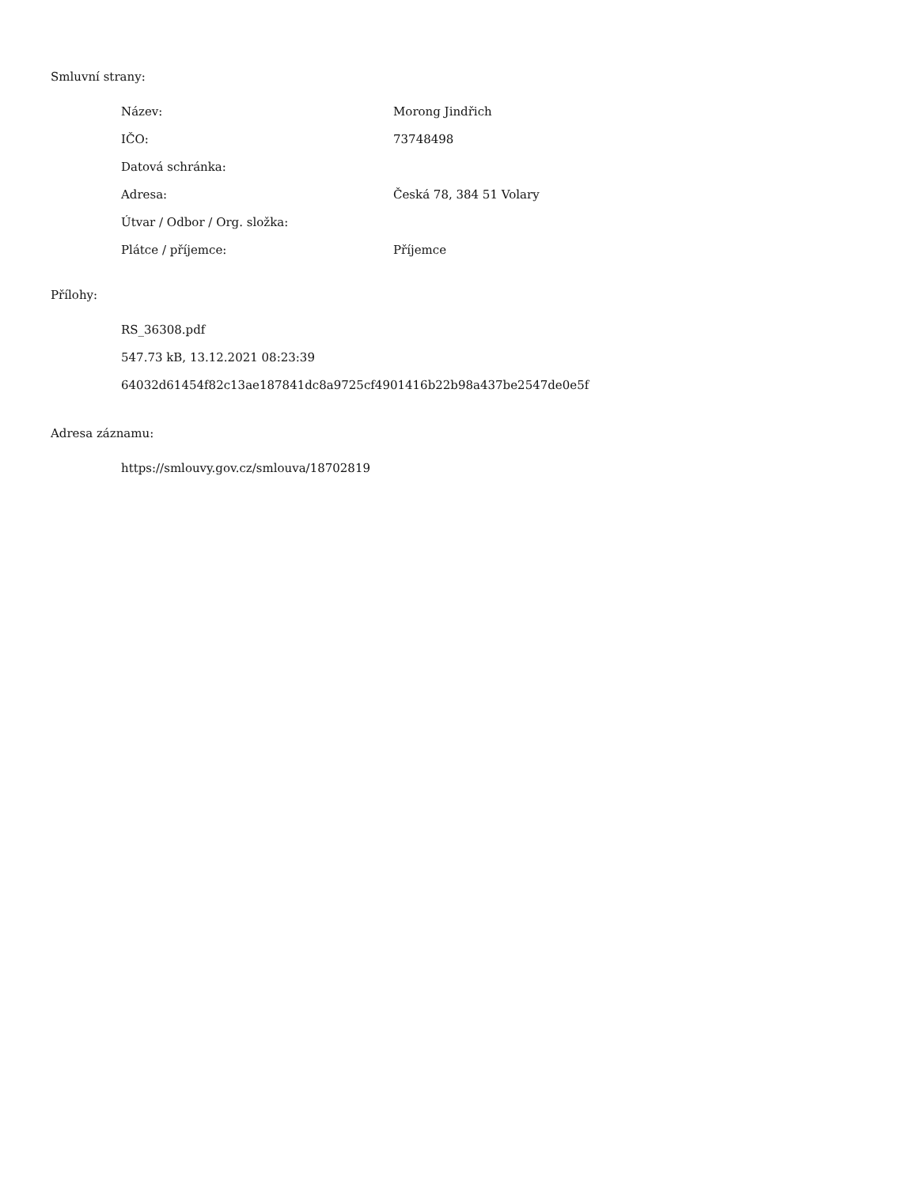Smluvní strany:
| Název: | Morong Jindřich |
| IČO: | 73748498 |
| Datová schránka: | |
| Adresa: | Česká 78, 384 51 Volary |
| Útvar / Odbor / Org. složka: | |
| Plátce / příjemce: | Příjemce |
Přílohy:
RS_36308.pdf
547.73 kB, 13.12.2021 08:23:39
64032d61454f82c13ae187841dc8a9725cf4901416b22b98a437be2547de0e5f
Adresa záznamu:
https://smlouvy.gov.cz/smlouva/18702819